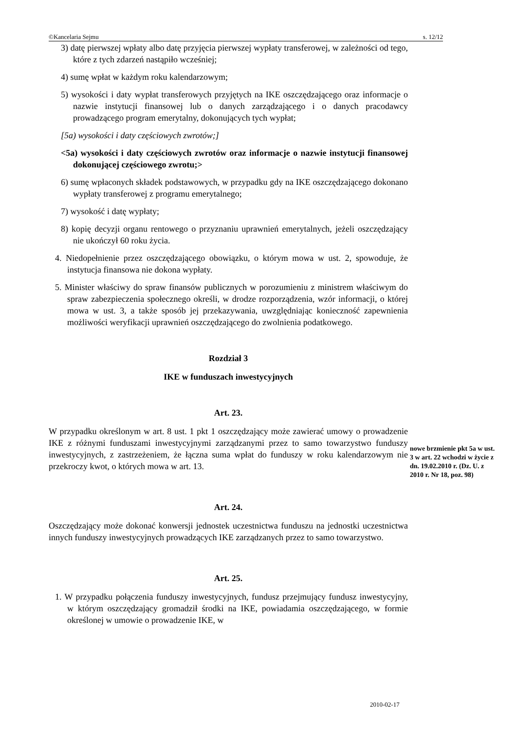©Kancelaria Sejmu s. 12/12
3) datę pierwszej wpłaty albo datę przyjęcia pierwszej wypłaty transferowej, w zależności od tego, które z tych zdarzeń nastąpiło wcześniej;
4) sumę wpłat w każdym roku kalendarzowym;
5) wysokości i daty wypłat transferowych przyjętych na IKE oszczędzającego oraz informacje o nazwie instytucji finansowej lub o danych zarządzającego i o danych pracodawcy prowadzącego program emerytalny, dokonujących tych wypłat;
[5a) wysokości i daty częściowych zwrotów;]
<5a) wysokości i daty częściowych zwrotów oraz informacje o nazwie instytucji finansowej dokonującej częściowego zwrotu;>
6) sumę wpłaconych składek podstawowych, w przypadku gdy na IKE oszczędzającego dokonano wypłaty transferowej z programu emerytalnego;
7) wysokość i datę wypłaty;
8) kopię decyzji organu rentowego o przyznaniu uprawnień emerytalnych, jeżeli oszczędzający nie ukończył 60 roku życia.
4. Niedopełnienie przez oszczędzającego obowiązku, o którym mowa w ust. 2, spowoduje, że instytucja finansowa nie dokona wypłaty.
5. Minister właściwy do spraw finansów publicznych w porozumieniu z ministrem właściwym do spraw zabezpieczenia społecznego określi, w drodze rozporządzenia, wzór informacji, o której mowa w ust. 3, a także sposób jej przekazywania, uwzględniając konieczność zapewnienia możliwości weryfikacji uprawnień oszczędzającego do zwolnienia podatkowego.
Rozdział 3
IKE w funduszach inwestycyjnych
Art. 23.
W przypadku określonym w art. 8 ust. 1 pkt 1 oszczędzający może zawierać umowy o prowadzenie IKE z różnymi funduszami inwestycyjnymi zarządzanymi przez to samo towarzystwo funduszy inwestycyjnych, z zastrzeżeniem, że łączna suma wpłat do funduszy w roku kalendarzowym nie przekroczy kwot, o których mowa w art. 13.
Art. 24.
Oszczędzający może dokonać konwersji jednostek uczestnictwa funduszu na jednostki uczestnictwa innych funduszy inwestycyjnych prowadzących IKE zarządzanych przez to samo towarzystwo.
Art. 25.
1. W przypadku połączenia funduszy inwestycyjnych, fundusz przejmujący fundusz inwestycyjny, w którym oszczędzający gromadził środki na IKE, powiadamia oszczędzającego, w formie określonej w umowie o prowadzenie IKE, w
nowe brzmienie pkt 5a w ust. 3 w art. 22 wchodzi w życie z dn. 19.02.2010 r. (Dz. U. z 2010 r. Nr 18, poz. 98)
2010-02-17